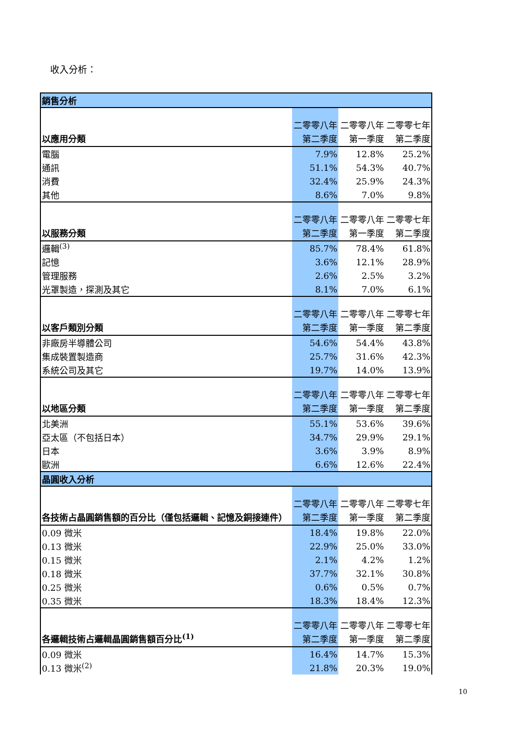收入分析：
| 銷售分析 | | | |
| --- | --- | --- | --- |
| 以應用分類 | 二零零八年 第二季度 | 二零零八年 第一季度 | 二零零七年 第二季度 |
| 電腦 | 7.9% | 12.8% | 25.2% |
| 通訊 | 51.1% | 54.3% | 40.7% |
| 消費 | 32.4% | 25.9% | 24.3% |
| 其他 | 8.6% | 7.0% | 9.8% |
| 以服務分類 | 二零零八年 第二季度 | 二零零八年 第一季度 | 二零零七年 第二季度 |
| 邏輯<sup>(3)</sup> | 85.7% | 78.4% | 61.8% |
| 記憶 | 3.6% | 12.1% | 28.9% |
| 管理服務 | 2.6% | 2.5% | 3.2% |
| 光罩製造，探測及其它 | 8.1% | 7.0% | 6.1% |
| 以客戶類別分類 | 二零零八年 第二季度 | 二零零八年 第一季度 | 二零零七年 第二季度 |
| 非廠房半導體公司 | 54.6% | 54.4% | 43.8% |
| 集成裝置製造商 | 25.7% | 31.6% | 42.3% |
| 系統公司及其它 | 19.7% | 14.0% | 13.9% |
| 以地區分類 | 二零零八年 第二季度 | 二零零八年 第一季度 | 二零零七年 第二季度 |
| 北美洲 | 55.1% | 53.6% | 39.6% |
| 亞太區（不包括日本） | 34.7% | 29.9% | 29.1% |
| 日本 | 3.6% | 3.9% | 8.9% |
| 歐洲 | 6.6% | 12.6% | 22.4% |
| 晶圓收入分析 | | | |
| 各技術占晶圓銷售額的百分比（僅包括邏輯、記憶及銅接連件） | 二零零八年 第二季度 | 二零零八年 第一季度 | 二零零七年 第二季度 |
| 0.09 微米 | 18.4% | 19.8% | 22.0% |
| 0.13 微米 | 22.9% | 25.0% | 33.0% |
| 0.15 微米 | 2.1% | 4.2% | 1.2% |
| 0.18 微米 | 37.7% | 32.1% | 30.8% |
| 0.25 微米 | 0.6% | 0.5% | 0.7% |
| 0.35 微米 | 18.3% | 18.4% | 12.3% |
| 各邏輯技術占邏輯晶圓銷售額百分比<sup>(1)</sup> | 二零零八年 第二季度 | 二零零八年 第一季度 | 二零零七年 第二季度 |
| 0.09 微米 | 16.4% | 14.7% | 15.3% |
| 0.13 微米<sup>(2)</sup> | 21.8% | 20.3% | 19.0% |
10